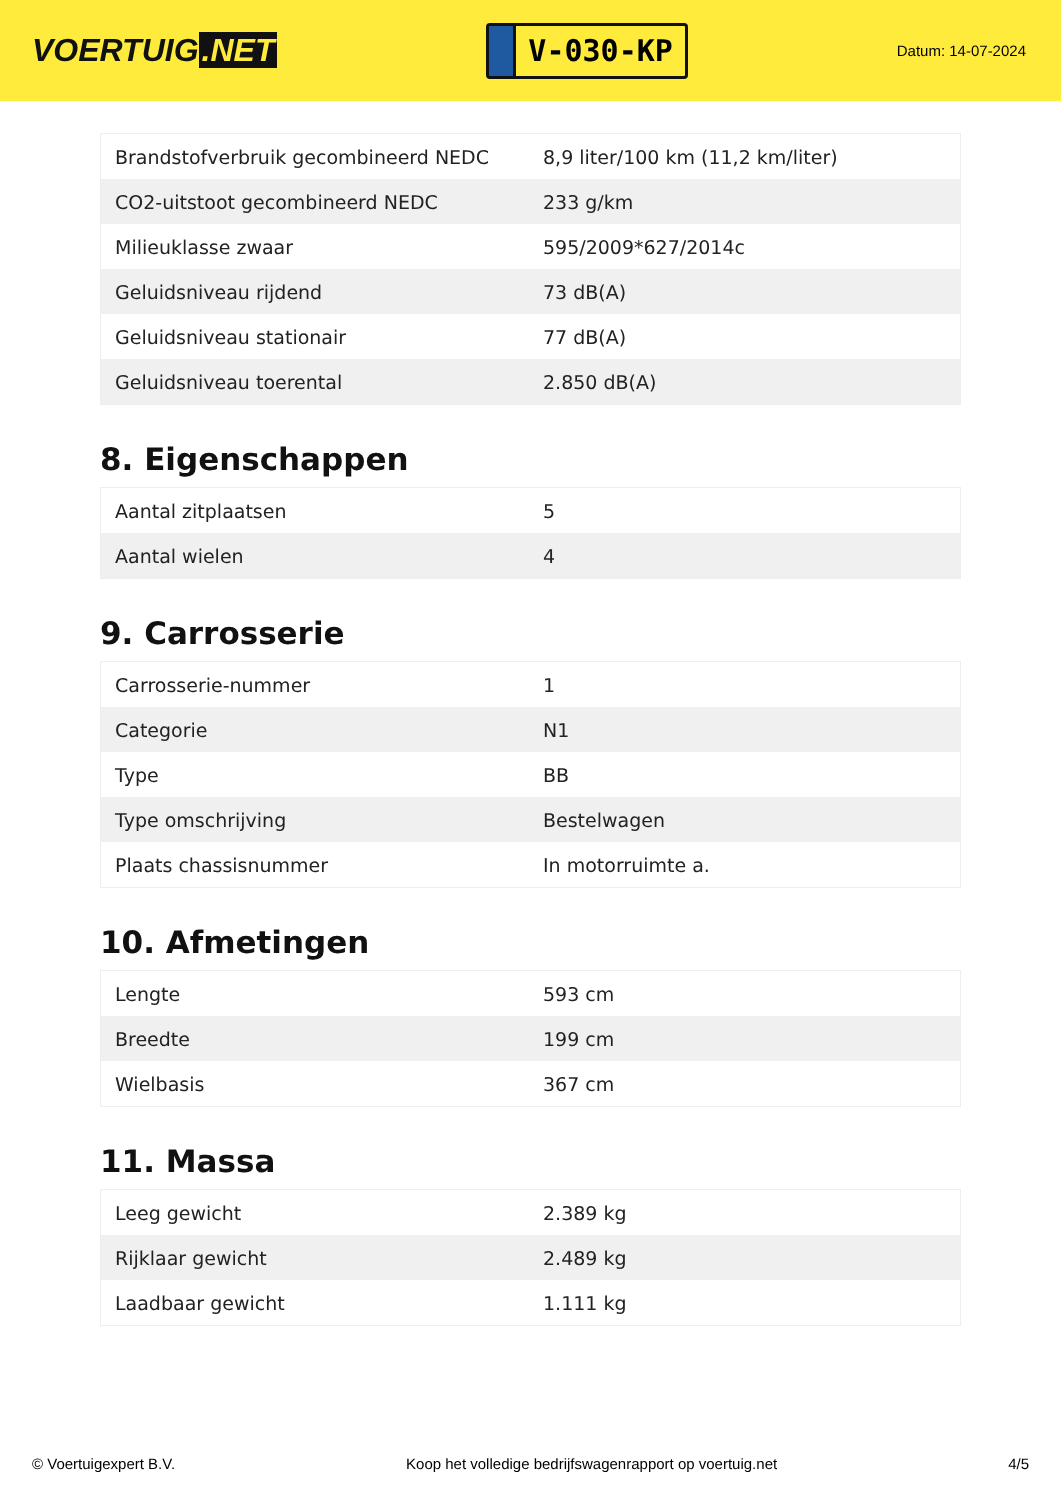VOERTUIG.NET
V-030-KP
Datum: 14-07-2024
| Brandstofverbruik gecombineerd NEDC | 8,9 liter/100 km (11,2 km/liter) |
| CO2-uitstoot gecombineerd NEDC | 233 g/km |
| Milieuklasse zwaar | 595/2009*627/2014c |
| Geluidsniveau rijdend | 73 dB(A) |
| Geluidsniveau stationair | 77 dB(A) |
| Geluidsniveau toerental | 2.850 dB(A) |
8. Eigenschappen
| Aantal zitplaatsen | 5 |
| Aantal wielen | 4 |
9. Carrosserie
| Carrosserie-nummer | 1 |
| Categorie | N1 |
| Type | BB |
| Type omschrijving | Bestelwagen |
| Plaats chassisnummer | In motorruimte a. |
10. Afmetingen
| Lengte | 593 cm |
| Breedte | 199 cm |
| Wielbasis | 367 cm |
11. Massa
| Leeg gewicht | 2.389 kg |
| Rijklaar gewicht | 2.489 kg |
| Laadbaar gewicht | 1.111 kg |
© Voertuigexpert B.V. Koop het volledige bedrijfswagenrapport op voertuig.net 4/5